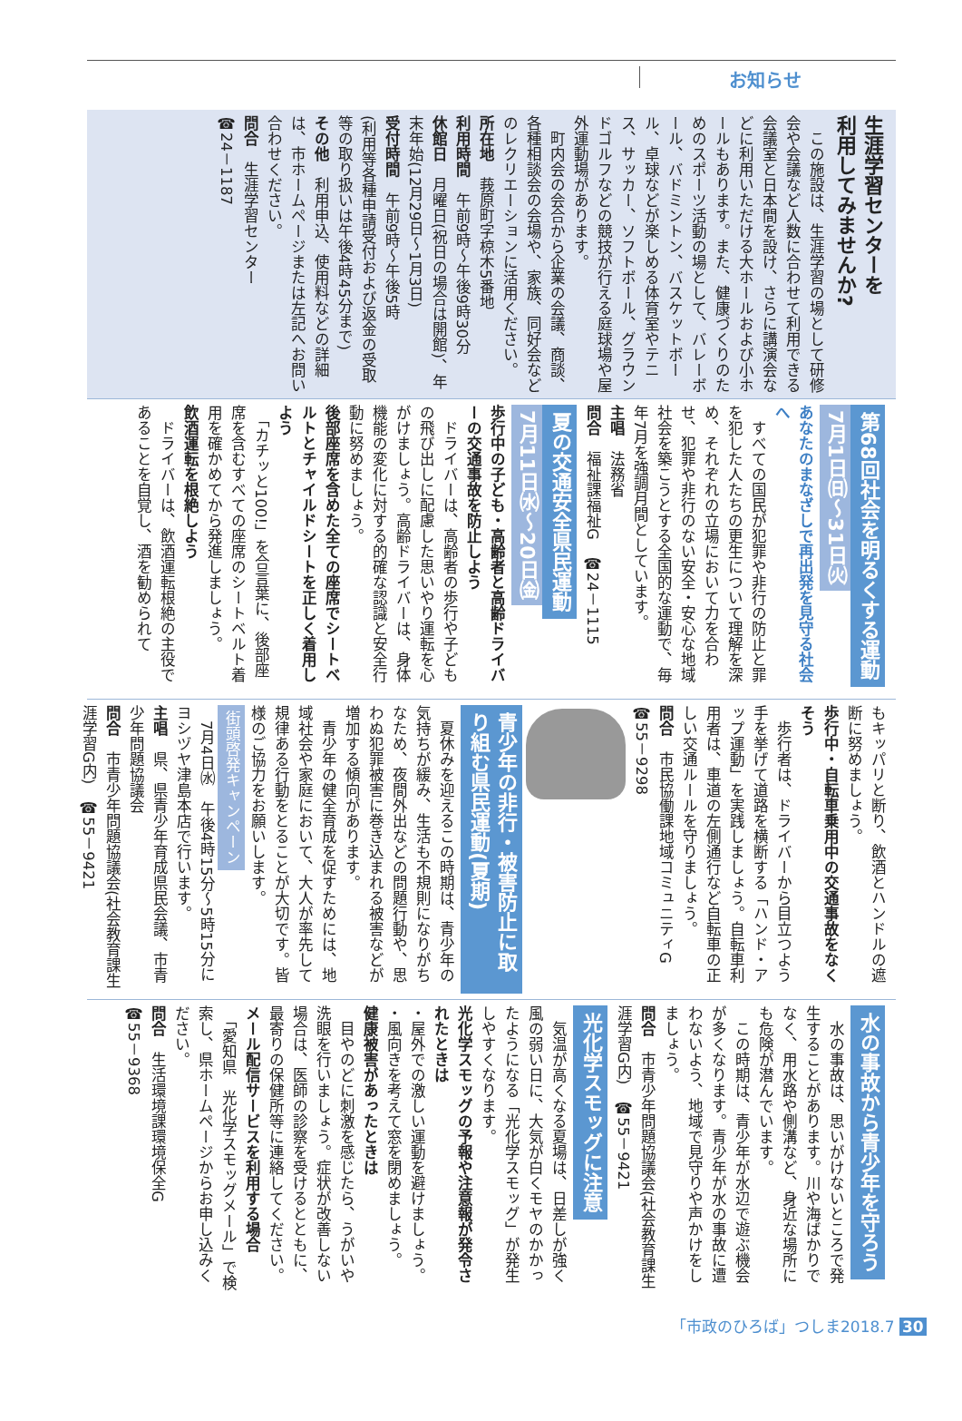お知らせ
生涯学習センターを
利用してみませんか?
　この施設は、生涯学習の場として研修会や会議など人数に合わせて利用できる会議室と日本間を設け、さらに講演会などに利用いただける大ホールおよび小ホールもあります。また、健康づくりのためのスポーツ活動の場として、バレーボール、バドミントン、バスケットボール、卓球などが楽しめる体育室やテニス、サッカー、ソフトボール、グラウンドゴルフなどの競技が行える庭球場や屋外運動場があります。
　町内会の会合から企業の会議、商談、各種相談会の会場や、家族、同好会などのレクリエーションに活用ください。
所在地　莪原町字椋木5番地
利用時間　午前9時～午後9時30分
休館日　月曜日(祝日の場合は開館)、年末年始(12月29日～1月3日)
受付時間　午前9時～午後5時
(利用等各種申請受付および返金の受取等の取り扱いは午後4時45分まで)
その他　利用申込、使用料などの詳細は、市ホームページまたは左記へお問い合わせください。
問合　生涯学習センター
☎24－1187
第68回社会を明るくする運動 7月1日㈰～31日㈫
あなたのまなざしで再出発を見守る社会へ
　すべての国民が犯罪や非行の防止と罪を犯した人たちの更生について理解を深め、それぞれの立場において力を合わせ、犯罪や非行のない安全・安心な地域社会を築こうとする全国的な運動で、毎年7月を強調月間としています。
主唱　法務省
問合　福祉課福祉G　☎24－1115
夏の交通安全県民運動 7月11日㈬～20日㈮
歩行中の子ども・高齢者と高齢ドライバーの交通事故を防止しよう
　ドライバーは、高齢者の歩行や子どもの飛び出しに配慮した思いやり運転を心がけましょう。高齢ドライバーは、身体機能の変化に対する的確な認識と安全行動に努めましょう。
後部座席を含めた全ての座席でシートベルトとチャイルドシートを正しく着用しよう
　「カチッと100!」を合言葉に、後部座席を含むすべての座席のシートベルト着用を確かめてから発進しましょう。
飲酒運転を根絶しよう
　ドライバーは、飲酒運転根絶の主役であることを自覚し、酒を勧められて
もキッパリと断り、飲酒とハンドルの遮断に努めましょう。
歩行中・自転車乗用中の交通事故をなくそう
　歩行者は、ドライバーから目立つよう手を挙げて道路を横断する「ハンド・アップ運動」を実践しましょう。自転車利用者は、車道の左側通行など自転車の正しい交通ルールを守りましょう。
問合　市民協働課地域コミュニティG
☎55－9298
青少年の非行・被害防止に取り組む県民運動(夏期)
　夏休みを迎えるこの時期は、青少年の気持ちが緩み、生活も不規則になりがちなため、夜間外出などの問題行動や、思わぬ犯罪被害に巻き込まれる被害などが増加する傾向があります。
　青少年の健全育成を促すためには、地域社会や家庭において、大人が率先して規律ある行動をとることが大切です。皆様のご協力をお願いします。
街頭啓発キャンペーン
　7月4日㈬　午後4時15分～5時15分にヨシヅヤ津島本店で行います。
主唱　県、県青少年育成県民会議、市青少年問題協議会
問合　市青少年問題協議会(社会教育課生涯学習G内)　☎55－9421
水の事故から青少年を守ろう
　水の事故は、思いがけないところで発生することがあります。川や海ばかりでなく、用水路や側溝など、身近な場所にも危険が潜んでいます。
　この時期は、青少年が水辺で遊ぶ機会が多くなります。青少年が水の事故に遭わないよう、地域で見守りや声かけをしましょう。
問合　市青少年問題協議会(社会教育課生涯学習G内)　☎55－9421
光化学スモッグに注意
　気温が高くなる夏場は、日差しが強く風の弱い日に、大気が白くモヤのかかったようになる「光化学スモッグ」が発生しやすくなります。
光化学スモッグの予報や注意報が発令されたときは
・屋外での激しい運動を避けましょう。
・風向きを考えて窓を閉めましょう。
健康被害があったときは
　目やのどに刺激を感じたら、うがいや洗眼を行いましょう。症状が改善しない場合は、医師の診察を受けるとともに、最寄りの保健所等に連絡してください。
メール配信サービスを利用する場合
　「愛知県　光化学スモッグメール」で検索し、県ホームページからお申し込みください。
問合　生活環境課環境保全G
☎55－9368
「市政のひろば」つしま2018.7 30